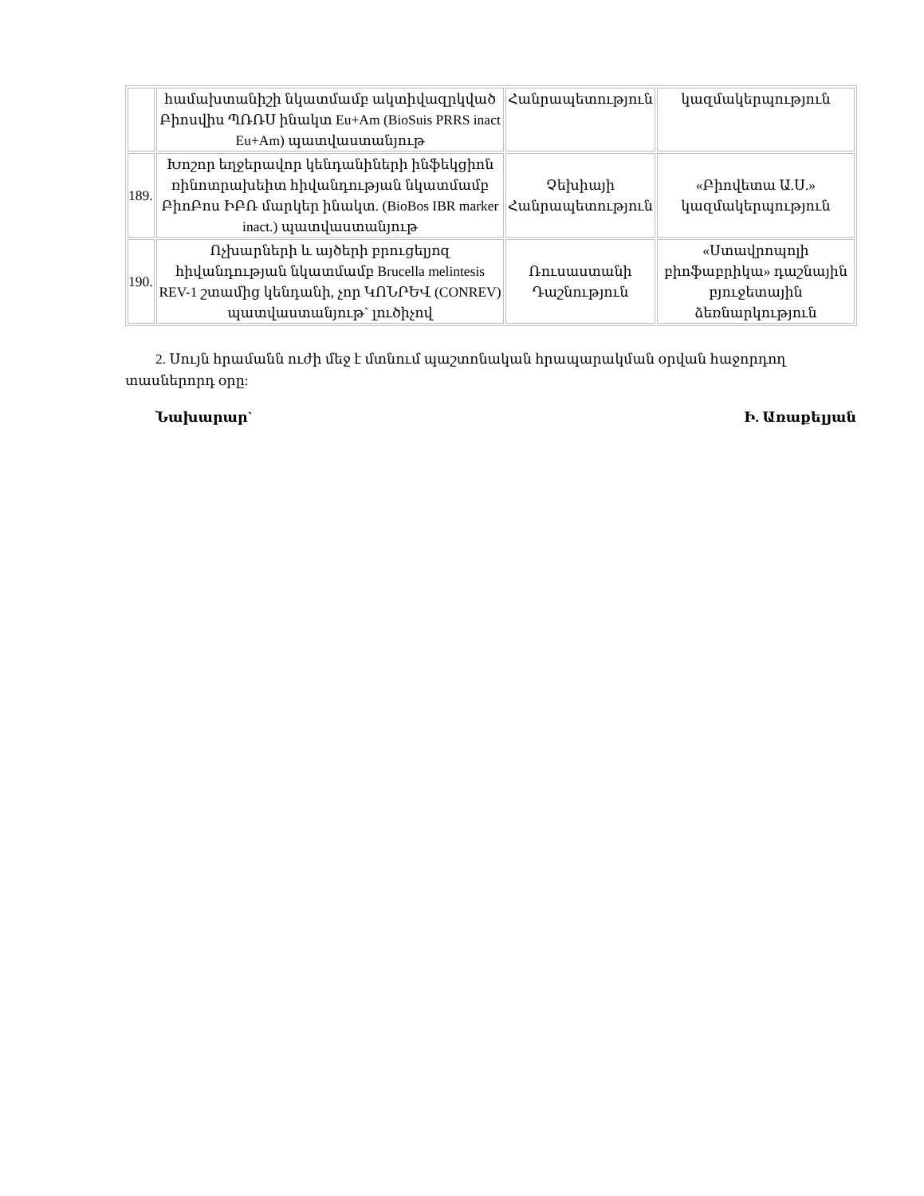| | համախտանիշի նկատմամբ ակտիվազրկված Բիոսվիս ՊՌՌՍ ինակտ Eu+Am (BioSuis PRRS inact Eu+Am) պատվաստանյութ | Հանրապետություն | կազմակերպություն |
| 189. | Խոշոր եղջերավոր կենդանիների ինֆեկցիոն ռինոտրախեիտ հիվանդության նկատմամբ ԲիոԲոս ԻԲՌ մարկեր ինակտ. (BioBos IBR marker inact.) պատվաստանյութ | Չեխիայի Հանրապետություն | «Բիովետա Ա.Ս.» կազմակերպություն |
| 190. | Ոչխարների և այծերի բրուցելյոզ հիվանդության նկատմամբ Brucella melintesis REV-1 շտամից կենդանի, չոր ԿՈՆՐԵՎ (CONREV) պատվաստանյութ` լուծիչով | Ռուսաստանի Դաշնություն | «Ստավրոպոլի բիոֆաբրիկա» դաշնային բյուջետային ձեռնարկություն |
2. Սույն հրամանն ուժի մեջ է մտնում պաշտոնական հրապարակման օրվան հաջորդող տասներորդ օրը:
Նախարար` Ի. Առաքելյան